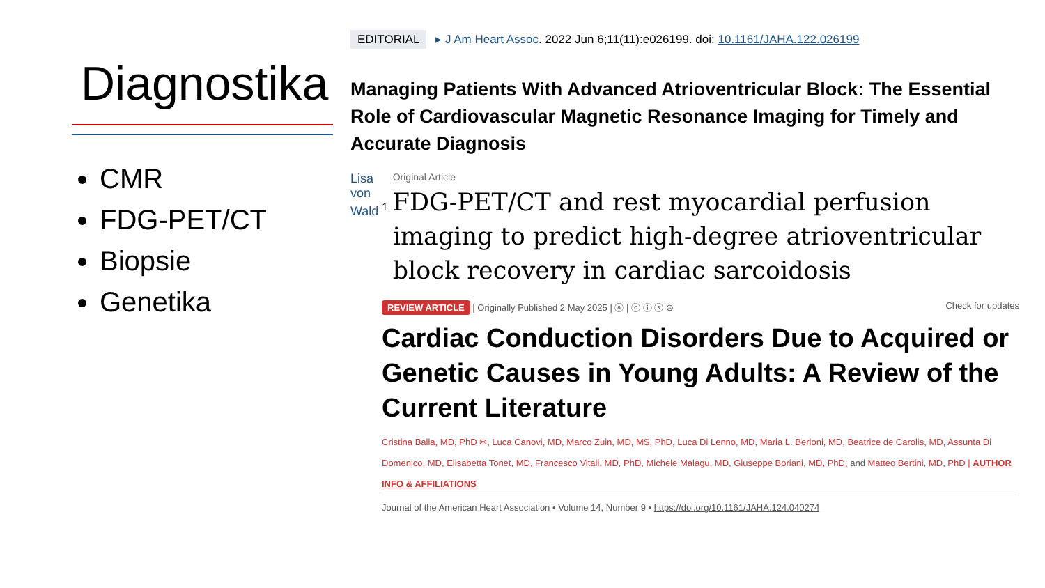Diagnostika
CMR
FDG-PET/CT
Biopsie
Genetika
EDITORIAL ▸ J Am Heart Assoc. 2022 Jun 6;11(11):e026199. doi: 10.1161/JAHA.122.026199
Managing Patients With Advanced Atrioventricular Block: The Essential Role of Cardiovascular Magnetic Resonance Imaging for Timely and Accurate Diagnosis
Lisa von Wald <sup>1</sup>
Original Article
FDG-PET/CT and rest myocardial perfusion imaging to predict high-degree atrioventricular block recovery in cardiac sarcoidosis
REVIEW ARTICLE | Originally Published 2 May 2025 | ⓐ | ⓒ ⓘ ⓢ ⊜ Check for updates
Cardiac Conduction Disorders Due to Acquired or Genetic Causes in Young Adults: A Review of the Current Literature
Cristina Balla, MD, PhD ✉, Luca Canovi, MD, Marco Zuin, MD, MS, PhD, Luca Di Lenno, MD, Maria L. Berloni, MD, Beatrice de Carolis, MD, Assunta Di Domenico, MD, Elisabetta Tonet, MD, Francesco Vitali, MD, PhD, Michele Malagu, MD, Giuseppe Boriani, MD, PhD, and Matteo Bertini, MD, PhD | AUTHOR INFO & AFFILIATIONS
Journal of the American Heart Association • Volume 14, Number 9 • https://doi.org/10.1161/JAHA.124.040274